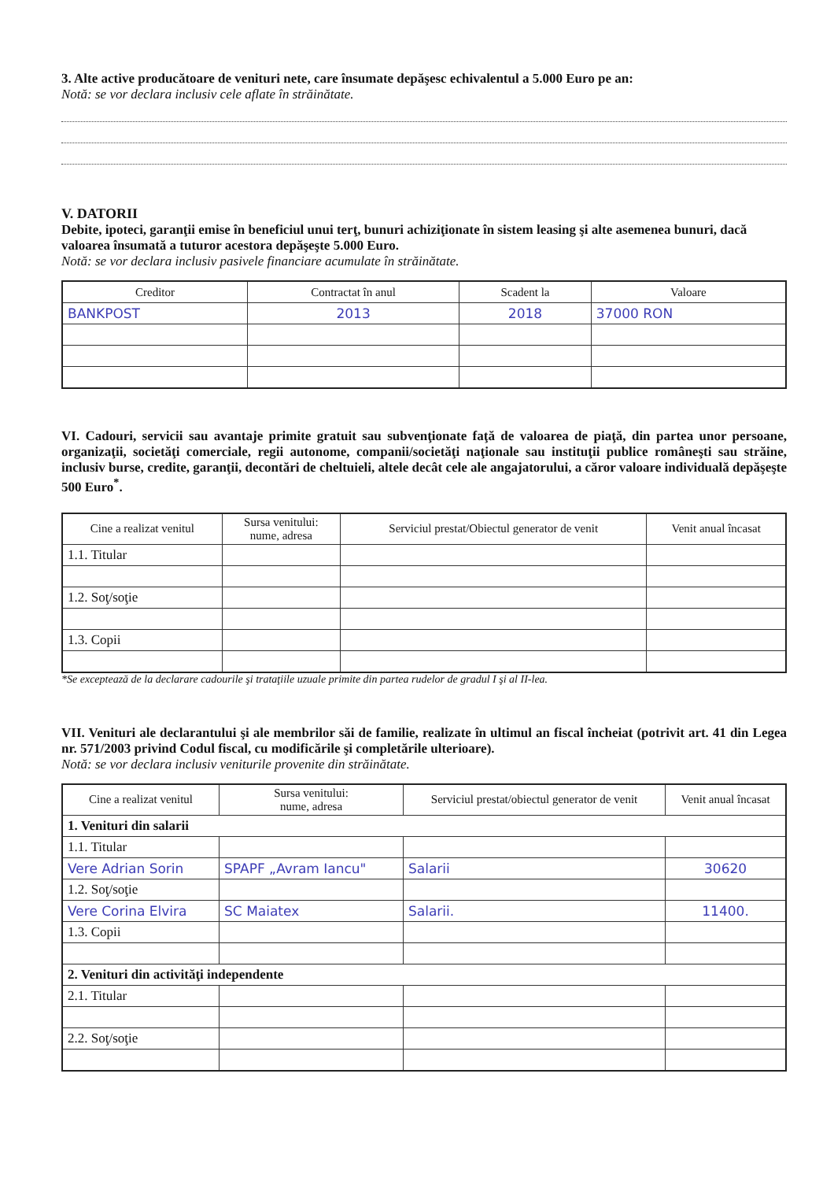3. Alte active producătoare de venituri nete, care însumate depăşesc echivalentul a 5.000 Euro pe an:
Notă: se vor declara inclusiv cele aflate în străinătate.
V. DATORII
Debite, ipoteci, garanţii emise în beneficiul unui terţ, bunuri achiziţionate în sistem leasing şi alte asemenea bunuri, dacă valoarea însumată a tuturor acestora depăşeşte 5.000 Euro.
Notă: se vor declara inclusiv pasivele financiare acumulate în străinătate.
| Creditor | Contractat în anul | Scadent la | Valoare |
| --- | --- | --- | --- |
| BANKPOST | 2013 | 2018 | 37000 RON |
VI. Cadouri, servicii sau avantaje primite gratuit sau subvenţionate faţă de valoarea de piaţă, din partea unor persoane, organizaţii, societăţi comerciale, regii autonome, companii/societăţi naţionale sau instituţii publice româneşti sau străine, inclusiv burse, credite, garanţii, decontări de cheltuieli, altele decât cele ale angajatorului, a căror valoare individuală depăşeşte 500 Euro<sup>*</sup>.
| Cine a realizat venitul | Sursa venitului: nume, adresa | Serviciul prestat/Obiectul generator de venit | Venit anual încasat |
| --- | --- | --- | --- |
| 1.1. Titular | | | |
| 1.2. Soţ/soţie | | | |
| 1.3. Copii | | | |
*Se exceptează de la declarare cadourile şi trataţiile uzuale primite din partea rudelor de gradul I şi al II-lea.
VII. Venituri ale declarantului şi ale membrilor săi de familie, realizate în ultimul an fiscal încheiat (potrivit art. 41 din Legea nr. 571/2003 privind Codul fiscal, cu modificările şi completările ulterioare).
Notă: se vor declara inclusiv veniturile provenite din străinătate.
| Cine a realizat venitul | Sursa venitului: nume, adresa | Serviciul prestat/obiectul generator de venit | Venit anual încasat |
| --- | --- | --- | --- |
| 1. Venituri din salarii | | | |
| 1.1. Titular | | | |
| Vere Adrian Sorin | SPAPF „Avram Iancu" | Salarii | 30620 |
| 1.2. Soţ/soţie | | | |
| Vere Corina Elvira | SC Maiatex | Salarii. | 11400. |
| 1.3. Copii | | | |
| 2. Venituri din activităţi independente | | | |
| 2.1. Titular | | | |
| 2.2. Soţ/soţie | | | |